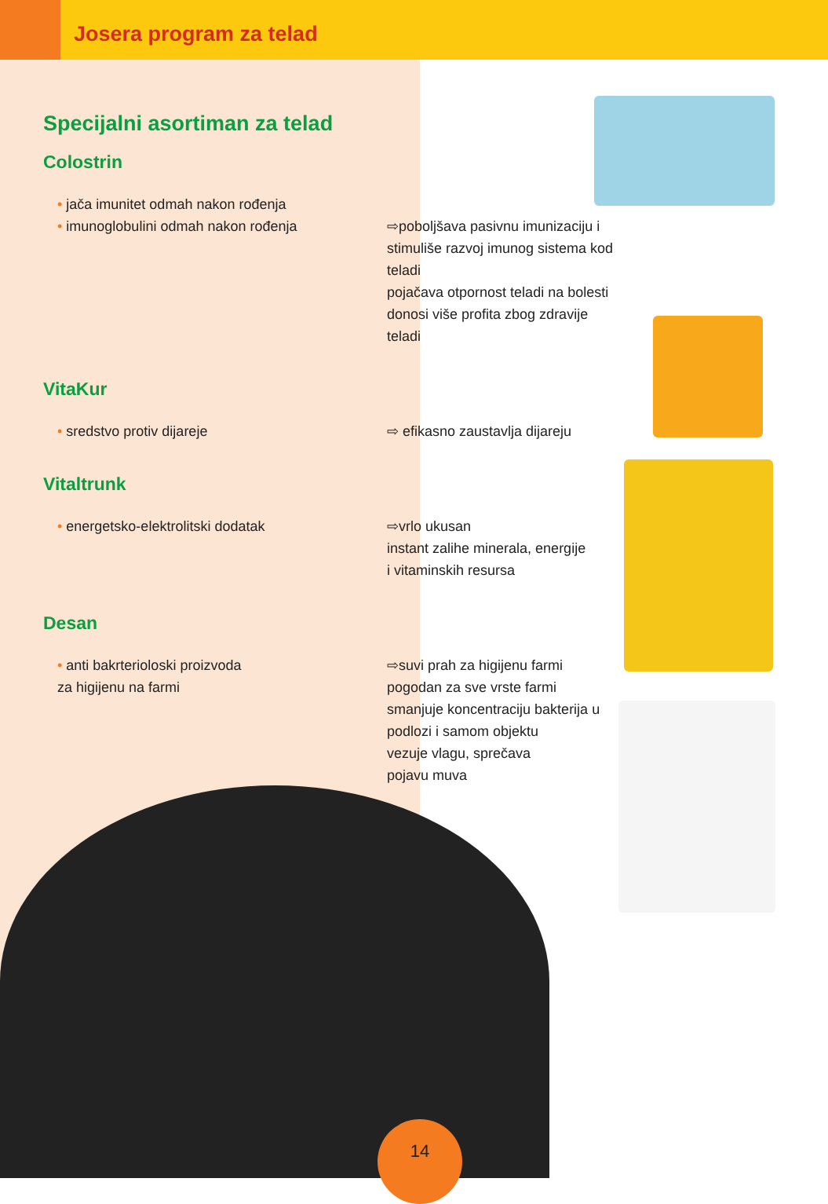Josera program za telad
Specijalni asortiman za telad
Colostrin
• jača imunitet odmah nakon rođenja
• imunoglobulini odmah nakon rođenja
⇨poboljšava pasivnu imunizaciju i stimuliše razvoj imunog sistema kod teladi
pojačava otpornost teladi na bolesti
donosi više profita zbog zdravije teladi
VitaKur
• sredstvo protiv dijareje ⇨ efikasno zaustavlja dijareju
Vitaltrunk
• energetsko-elektrolitski dodatak ⇨vrlo ukusan
instant zalihe minerala, energije
i vitaminskih resursa
Desan
• anti bakrterioloski proizvoda
za higijenu na farmi
⇨suvi prah za higijenu farmi
pogodan za sve vrste farmi
smanjuje koncentraciju bakterija u podlozi i samom objektu
vezuje vlagu, sprečava
pojavu muva
14